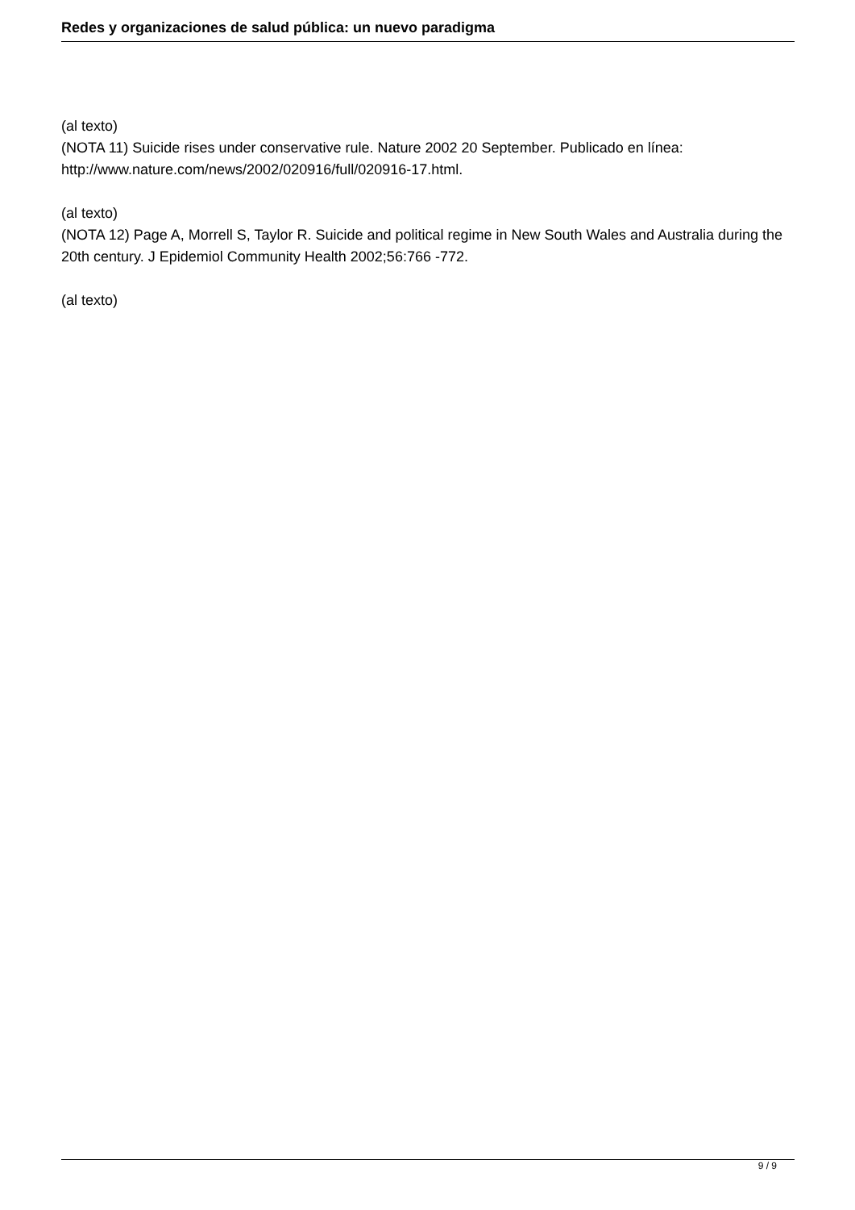Redes y organizaciones de salud pública: un nuevo paradigma
(al texto)
(NOTA 11) Suicide rises under conservative rule. Nature 2002 20 September. Publicado en línea:
http://www.nature.com/news/2002/020916/full/020916-17.html.
(al texto)
(NOTA 12) Page A, Morrell S, Taylor R. Suicide and political regime in New South Wales and Australia during the 20th century. J Epidemiol Community Health 2002;56:766 -772.
(al texto)
9 / 9